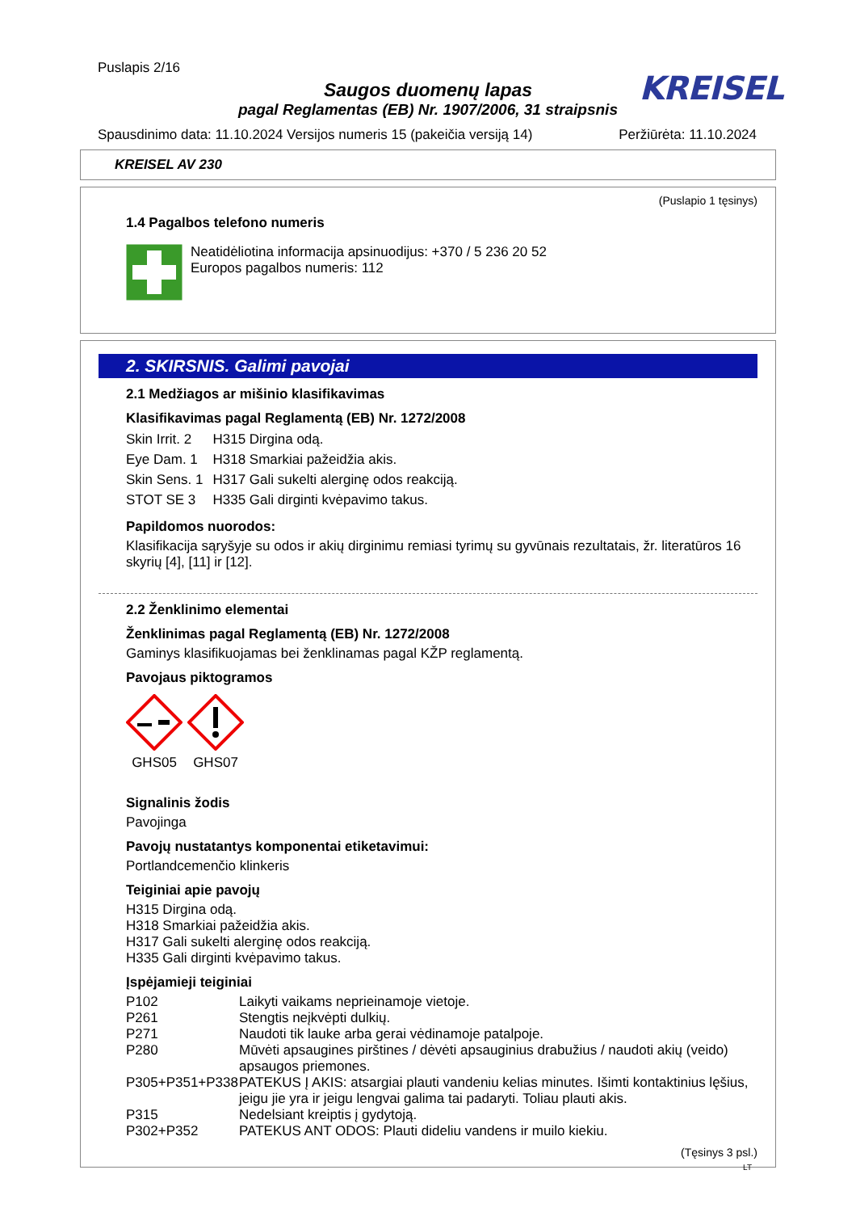Puslapis 2/16
KREISEL
Saugos duomenų lapas
pagal Reglamentas (EB) Nr. 1907/2006, 31 straipsnis
Spausdinimo data: 11.10.2024 Versijos numeris 15 (pakeičia versiją 14) Peržiūrėta: 11.10.2024
KREISEL AV 230
(Puslapio 1 tęsinys)
1.4 Pagalbos telefono numeris
Neatidėliotina informacija apsinuodijus: +370 / 5 236 20 52
Europos pagalbos numeris: 112
2. SKIRSNIS. Galimi pavojai
2.1 Medžiagos ar mišinio klasifikavimas
Klasifikavimas pagal Reglamentą (EB) Nr. 1272/2008
| Skin Irrit. 2 | H315 Dirgina odą. |
| Eye Dam. 1 | H318 Smarkiai pažeidžia akis. |
| Skin Sens. 1 | H317 Gali sukelti alerginę odos reakciją. |
| STOT SE 3 | H335 Gali dirginti kvėpavimo takus. |
Papildomos nuorodos:
Klasifikacija sąryšyje su odos ir akių dirginimu remiasi tyrimų su gyvūnais rezultatais, žr. literatūros 16 skyrių [4], [11] ir [12].
2.2 Ženklinimo elementai
Ženklinimas pagal Reglamentą (EB) Nr. 1272/2008
Gaminys klasifikuojamas bei ženklinamas pagal KŽP reglamentą.
Pavojaus piktogramos
GHS05
GHS07
Signalinis žodis
Pavojinga
Pavojų nustatantys komponentai etiketavimui:
Portlandcemenčio klinkeris
Teiginiai apie pavojų
H315 Dirgina odą.
H318 Smarkiai pažeidžia akis.
H317 Gali sukelti alerginę odos reakciją.
H335 Gali dirginti kvėpavimo takus.
Įspėjamieji teiginiai
| P102 | Laikyti vaikams neprieinamoje vietoje. |
| P261 | Stengtis neįkvėpti dulkių. |
| P271 | Naudoti tik lauke arba gerai vėdinamoje patalpoje. |
| P280 | Mūvėti apsaugines pirštines / dėvėti apsauginius drabužius / naudoti akių (veido) apsaugos priemones. |
| P305+P351+P338 | PATEKUS Į AKIS: atsargiai plauti vandeniu kelias minutes. Išimti kontaktinius lęšius, jeigu jie yra ir jeigu lengvai galima tai padaryti. Toliau plauti akis. |
| P315 | Nedelsiant kreiptis į gydytoją. |
| P302+P352 | PATEKUS ANT ODOS: Plauti dideliu vandens ir muilo kiekiu. |
(Tęsinys 3 psl.)
LT